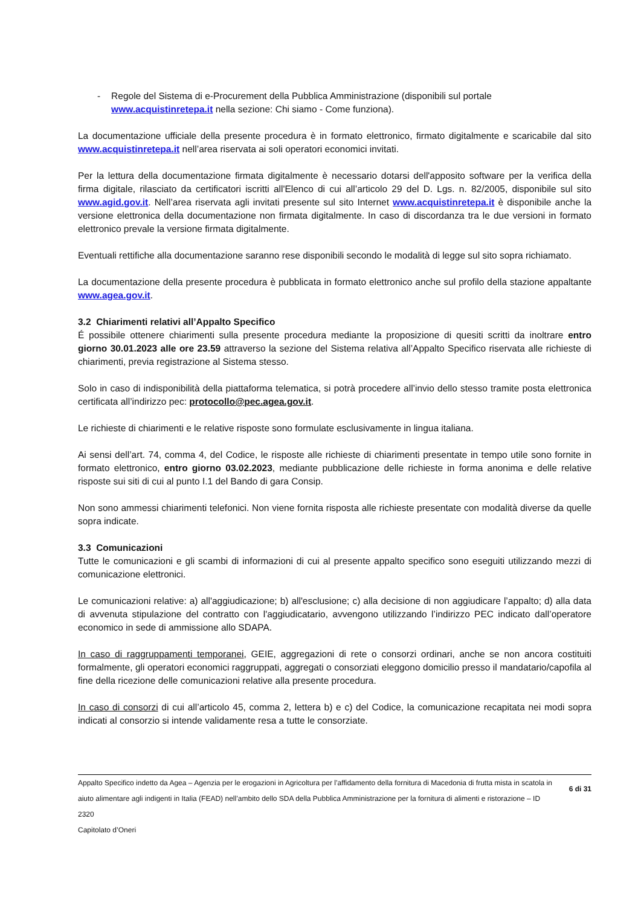- Regole del Sistema di e-Procurement della Pubblica Amministrazione (disponibili sul portale www.acquistinretepa.it nella sezione: Chi siamo - Come funziona).
La documentazione ufficiale della presente procedura è in formato elettronico, firmato digitalmente e scaricabile dal sito www.acquistinretepa.it nell’area riservata ai soli operatori economici invitati.
Per la lettura della documentazione firmata digitalmente è necessario dotarsi dell'apposito software per la verifica della firma digitale, rilasciato da certificatori iscritti all'Elenco di cui all’articolo 29 del D. Lgs. n. 82/2005, disponibile sul sito www.agid.gov.it. Nell’area riservata agli invitati presente sul sito Internet www.acquistinretepa.it è disponibile anche la versione elettronica della documentazione non firmata digitalmente. In caso di discordanza tra le due versioni in formato elettronico prevale la versione firmata digitalmente.
Eventuali rettifiche alla documentazione saranno rese disponibili secondo le modalità di legge sul sito sopra richiamato.
La documentazione della presente procedura è pubblicata in formato elettronico anche sul profilo della stazione appaltante www.agea.gov.it.
3.2 Chiarimenti relativi all’Appalto Specifico
É possibile ottenere chiarimenti sulla presente procedura mediante la proposizione di quesiti scritti da inoltrare entro giorno 30.01.2023 alle ore 23.59 attraverso la sezione del Sistema relativa all’Appalto Specifico riservata alle richieste di chiarimenti, previa registrazione al Sistema stesso.
Solo in caso di indisponibilità della piattaforma telematica, si potrà procedere all’invio dello stesso tramite posta elettronica certificata all’indirizzo pec: protocollo@pec.agea.gov.it.
Le richieste di chiarimenti e le relative risposte sono formulate esclusivamente in lingua italiana.
Ai sensi dell’art. 74, comma 4, del Codice, le risposte alle richieste di chiarimenti presentate in tempo utile sono fornite in formato elettronico, entro giorno 03.02.2023, mediante pubblicazione delle richieste in forma anonima e delle relative risposte sui siti di cui al punto I.1 del Bando di gara Consip.
Non sono ammessi chiarimenti telefonici. Non viene fornita risposta alle richieste presentate con modalità diverse da quelle sopra indicate.
3.3 Comunicazioni
Tutte le comunicazioni e gli scambi di informazioni di cui al presente appalto specifico sono eseguiti utilizzando mezzi di comunicazione elettronici.
Le comunicazioni relative: a) all'aggiudicazione; b) all'esclusione; c) alla decisione di non aggiudicare l’appalto; d) alla data di avvenuta stipulazione del contratto con l'aggiudicatario, avvengono utilizzando l’indirizzo PEC indicato dall’operatore economico in sede di ammissione allo SDAPA.
In caso di raggruppamenti temporanei, GEIE, aggregazioni di rete o consorzi ordinari, anche se non ancora costituiti formalmente, gli operatori economici raggruppati, aggregati o consorziati eleggono domicilio presso il mandatario/capofila al fine della ricezione delle comunicazioni relative alla presente procedura.
In caso di consorzi di cui all’articolo 45, comma 2, lettera b) e c) del Codice, la comunicazione recapitata nei modi sopra indicati al consorzio si intende validamente resa a tutte le consorziate.
Appalto Specifico indetto da Agea – Agenzia per le erogazioni in Agricoltura per l’affidamento della fornitura di Macedonia di frutta mista in scatola in aiuto alimentare agli indigenti in Italia (FEAD) nell’ambito dello SDA della Pubblica Amministrazione per la fornitura di alimenti e ristorazione – ID 2320
Capitolato d’Oneri
6 di 31